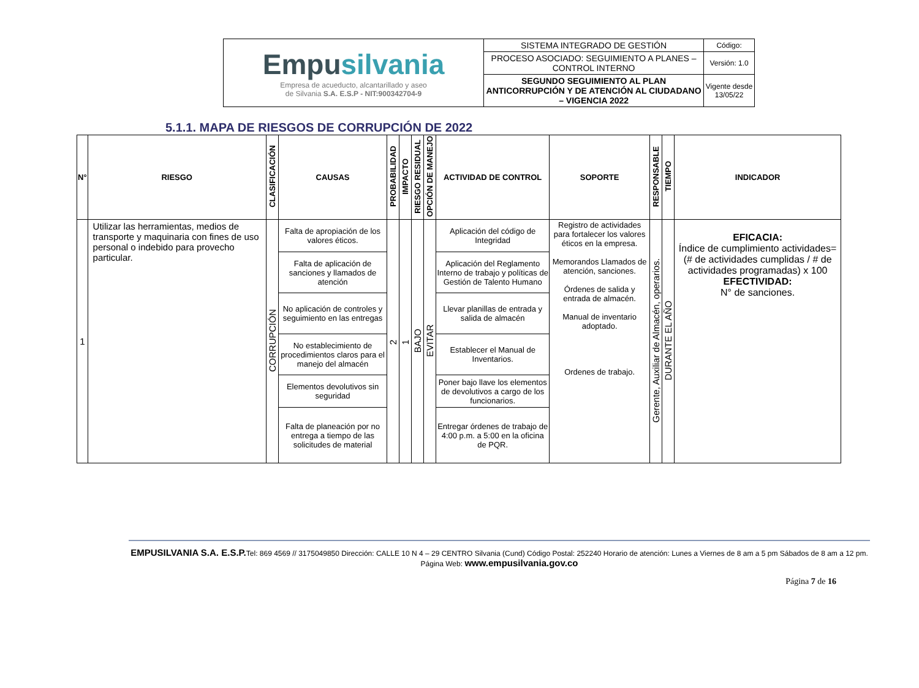| Empu silvania Empresa de acueducto, alcantarillado y aseo de Silvania S.A. E.S.P - NIT:900342704-9 | SISTEMA INTEGRADO DE GESTIÓN | Código: |
| | PROCESO ASOCIADO: SEGUIMIENTO A PLANES – CONTROL INTERNO | Versión: 1.0 |
| | SEGUNDO SEGUIMIENTO AL PLAN ANTICORRUPCIÓN Y DE ATENCIÓN AL CIUDADANO – VIGENCIA 2022 | Vigente desde 13/05/22 |
5.1.1. MAPA DE RIESGOS DE CORRUPCIÓN DE 2022
| N° | RIESGO | CLASIFICACIÓN | CAUSAS | PROBABILIDAD | IMPACTO | RIESGO RESIDUAL | OPCIÓN DE MANEJO | ACTIVIDAD DE CONTROL | SOPORTE | RESPONSABLE | TIEMPO | INDICADOR |
| --- | --- | --- | --- | --- | --- | --- | --- | --- | --- | --- | --- | --- |
| 1 | Utilizar las herramientas, medios de transporte y maquinaria con fines de uso personal o indebido para provecho particular. | CORRUPCIÓN | Falta de apropiación de los valores éticos. | 2 | 1 | BAJO | EVITAR | Aplicación del código de Integridad | Registro de actividades para fortalecer los valores éticos en la empresa. Memorandos Llamados de atención, sanciones. Órdenes de salida y entrada de almacén. Manual de inventario adoptado. Ordenes de trabajo. | Gerente, Auxiliar de Almacén, operarios. | DURANTE EL AÑO | EFICACIA: Índice de cumplimiento actividades= (# de actividades cumplidas / # de actividades programadas) x 100 EFECTIVIDAD: N° de sanciones. |
| | | | Falta de aplicación de sanciones y llamados de atención | | | | | Aplicación del Reglamento Interno de trabajo y políticas de Gestión de Talento Humano | | | | |
| | | | No aplicación de controles y seguimiento en las entregas | | | | | Llevar planillas de entrada y salida de almacén | | | | |
| | | | No establecimiento de procedimientos claros para el manejo del almacén | | | | | Establecer el Manual de Inventarios. | | | | |
| | | | Elementos devolutivos sin seguridad | | | | | Poner bajo llave los elementos de devolutivos a cargo de los funcionarios. | | | | |
| | | | Falta de planeación por no entrega a tiempo de las solicitudes de material | | | | | Entregar órdenes de trabajo de 4:00 p.m. a 5:00 en la oficina de PQR. | | | | |
EMPUSILVANIA S.A. E.S.P. Tel: 869 4569 // 3175049850 Dirección: CALLE 10 N 4 – 29 CENTRO Silvania (Cund) Código Postal: 252240 Horario de atención: Lunes a Viernes de 8 am a 5 pm Sábados de 8 am a 12 pm. Página Web: www.empusilvania.gov.co
Página 7 de 16